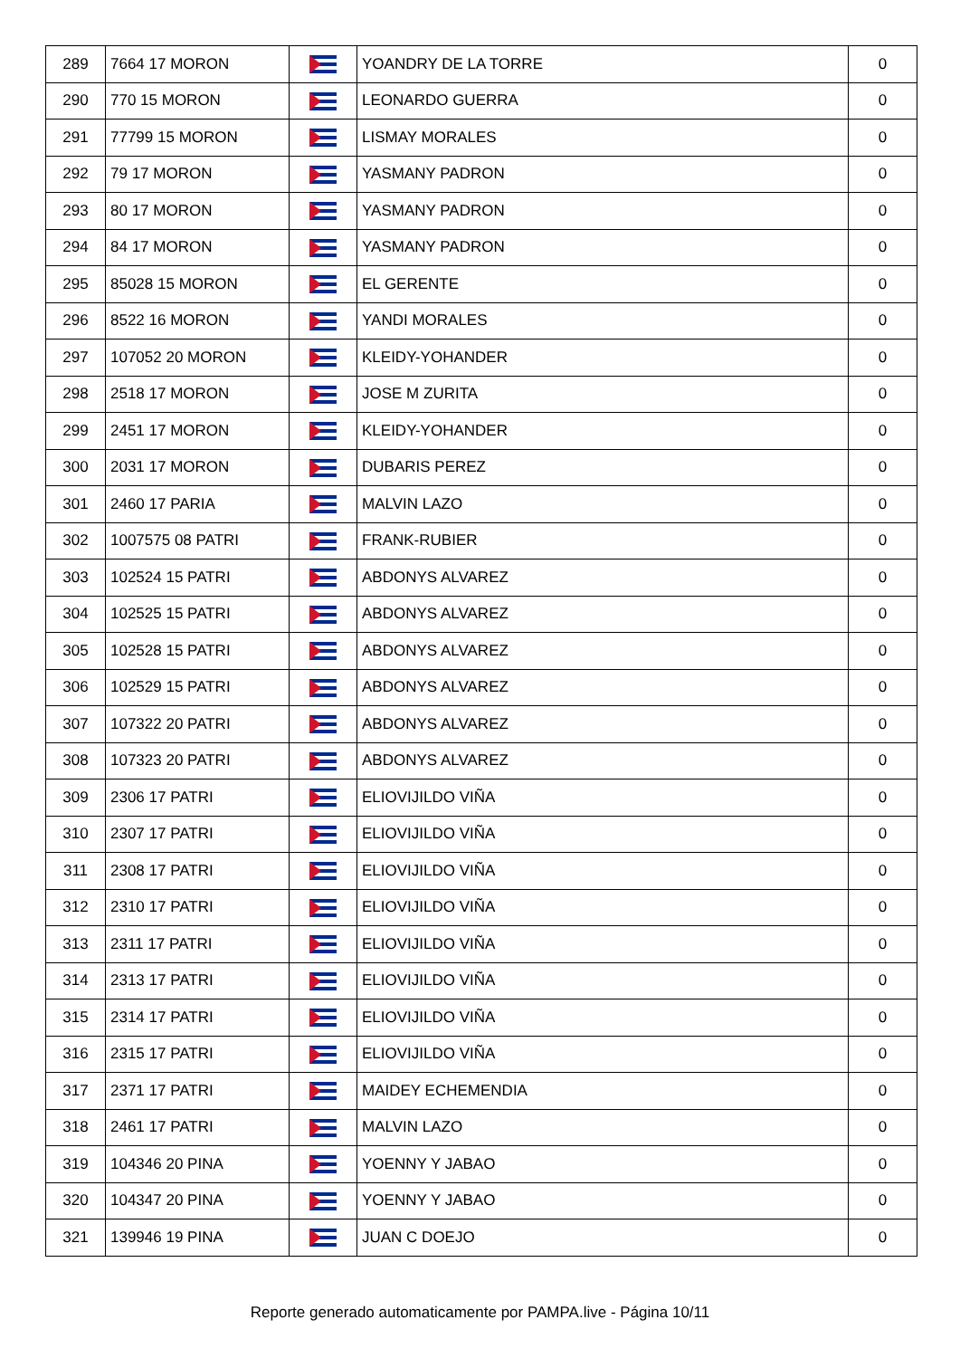| 289 | 7664 17 MORON | | YOANDRY DE LA TORRE | 0 |
| 290 | 770 15 MORON | | LEONARDO GUERRA | 0 |
| 291 | 77799 15 MORON | | LISMAY MORALES | 0 |
| 292 | 79 17 MORON | | YASMANY PADRON | 0 |
| 293 | 80 17 MORON | | YASMANY PADRON | 0 |
| 294 | 84 17 MORON | | YASMANY PADRON | 0 |
| 295 | 85028 15 MORON | | EL GERENTE | 0 |
| 296 | 8522 16 MORON | | YANDI MORALES | 0 |
| 297 | 107052 20 MORON | | KLEIDY-YOHANDER | 0 |
| 298 | 2518 17 MORON | | JOSE M ZURITA | 0 |
| 299 | 2451 17 MORON | | KLEIDY-YOHANDER | 0 |
| 300 | 2031 17 MORON | | DUBARIS PEREZ | 0 |
| 301 | 2460 17 PARIA | | MALVIN LAZO | 0 |
| 302 | 1007575 08 PATRI | | FRANK-RUBIER | 0 |
| 303 | 102524 15 PATRI | | ABDONYS ALVAREZ | 0 |
| 304 | 102525 15 PATRI | | ABDONYS ALVAREZ | 0 |
| 305 | 102528 15 PATRI | | ABDONYS ALVAREZ | 0 |
| 306 | 102529 15 PATRI | | ABDONYS ALVAREZ | 0 |
| 307 | 107322 20 PATRI | | ABDONYS ALVAREZ | 0 |
| 308 | 107323 20 PATRI | | ABDONYS ALVAREZ | 0 |
| 309 | 2306 17 PATRI | | ELIOVIJILDO VIÑA | 0 |
| 310 | 2307 17 PATRI | | ELIOVIJILDO VIÑA | 0 |
| 311 | 2308 17 PATRI | | ELIOVIJILDO VIÑA | 0 |
| 312 | 2310 17 PATRI | | ELIOVIJILDO VIÑA | 0 |
| 313 | 2311 17 PATRI | | ELIOVIJILDO VIÑA | 0 |
| 314 | 2313 17 PATRI | | ELIOVIJILDO VIÑA | 0 |
| 315 | 2314 17 PATRI | | ELIOVIJILDO VIÑA | 0 |
| 316 | 2315 17 PATRI | | ELIOVIJILDO VIÑA | 0 |
| 317 | 2371 17 PATRI | | MAIDEY ECHEMENDIA | 0 |
| 318 | 2461 17 PATRI | | MALVIN LAZO | 0 |
| 319 | 104346 20 PINA | | YOENNY Y JABAO | 0 |
| 320 | 104347 20 PINA | | YOENNY Y JABAO | 0 |
| 321 | 139946 19 PINA | | JUAN C DOEJO | 0 |
Reporte generado automaticamente por PAMPA.live - Página 10/11